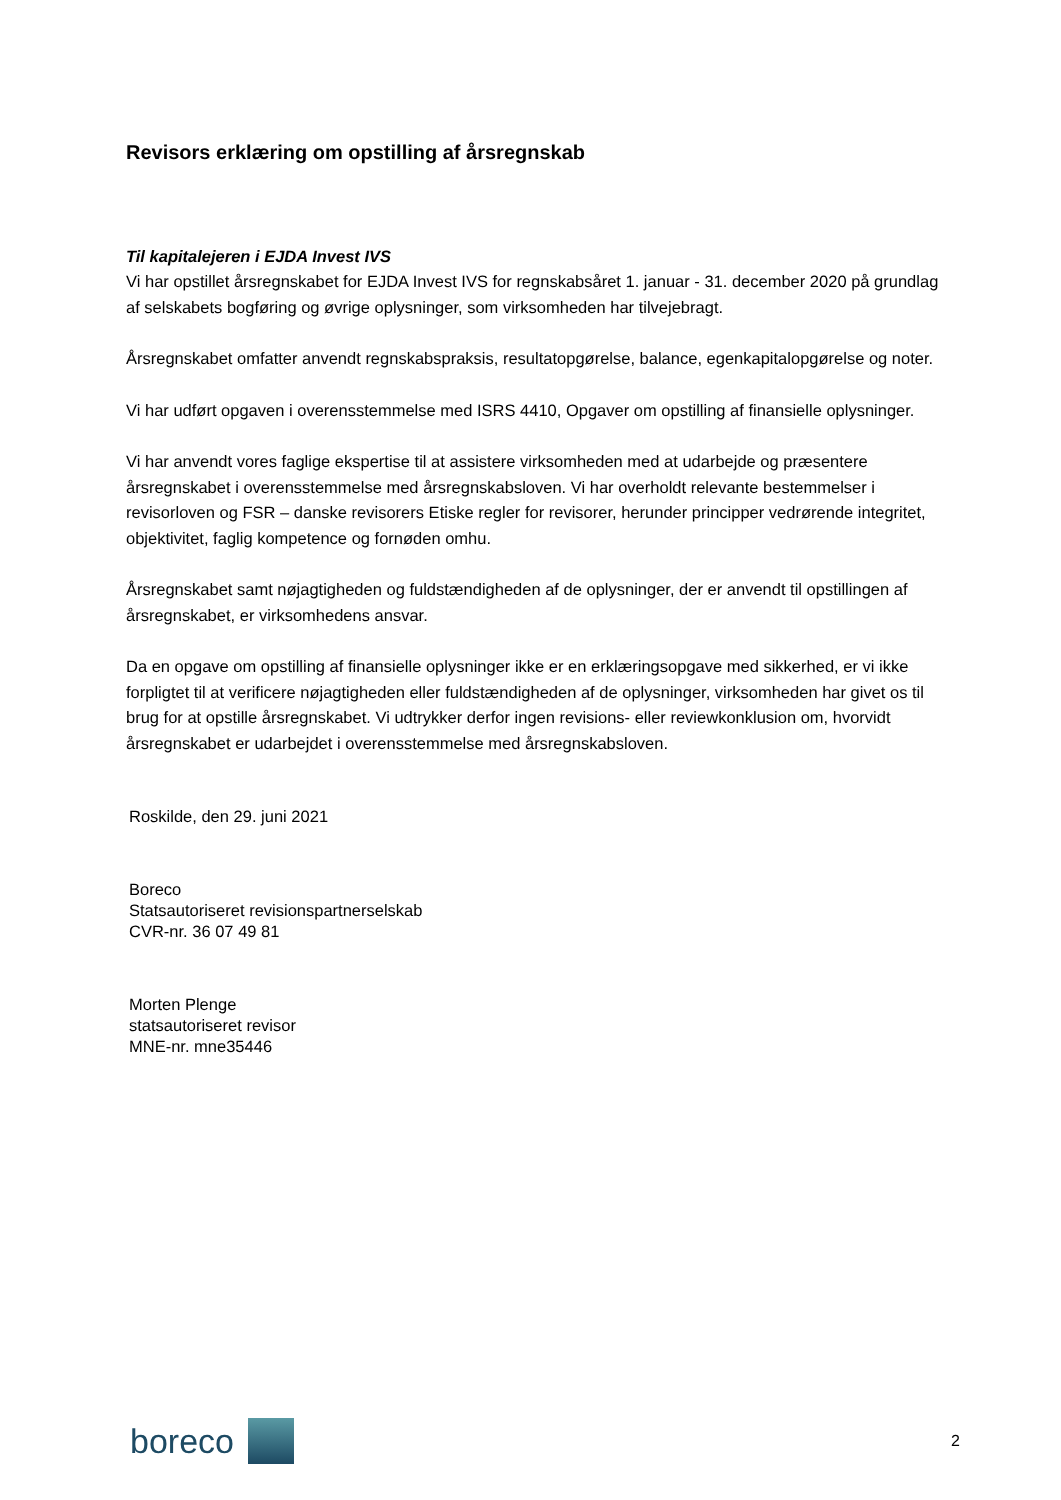Revisors erklæring om opstilling af årsregnskab
Til kapitalejeren i EJDA Invest IVS
Vi har opstillet årsregnskabet for EJDA Invest IVS for regnskabsåret 1. januar - 31. december 2020 på grundlag af selskabets bogføring og øvrige oplysninger, som virksomheden har tilvejebragt.
Årsregnskabet omfatter anvendt regnskabspraksis, resultatopgørelse, balance, egenkapitalopgørelse og noter.
Vi har udført opgaven i overensstemmelse med ISRS 4410, Opgaver om opstilling af finansielle oplysninger.
Vi har anvendt vores faglige ekspertise til at assistere virksomheden med at udarbejde og præsentere årsregnskabet i overensstemmelse med årsregnskabsloven. Vi har overholdt relevante bestemmelser i revisorloven og FSR – danske revisorers Etiske regler for revisorer, herunder principper vedrørende integritet, objektivitet, faglig kompetence og fornøden omhu.
Årsregnskabet samt nøjagtigheden og fuldstændigheden af de oplysninger, der er anvendt til opstillingen af årsregnskabet, er virksomhedens ansvar.
Da en opgave om opstilling af finansielle oplysninger ikke er en erklæringsopgave med sikkerhed, er vi ikke forpligtet til at verificere nøjagtigheden eller fuldstændigheden af de oplysninger, virksomheden har givet os til brug for at opstille årsregnskabet. Vi udtrykker derfor ingen revisions- eller reviewkonklusion om, hvorvidt årsregnskabet er udarbejdet i overensstemmelse med årsregnskabsloven.
Roskilde, den 29. juni 2021
Boreco
Statsautoriseret revisionspartnerselskab
CVR-nr. 36 07 49 81
Morten Plenge
statsautoriseret revisor
MNE-nr. mne35446
boreco
2